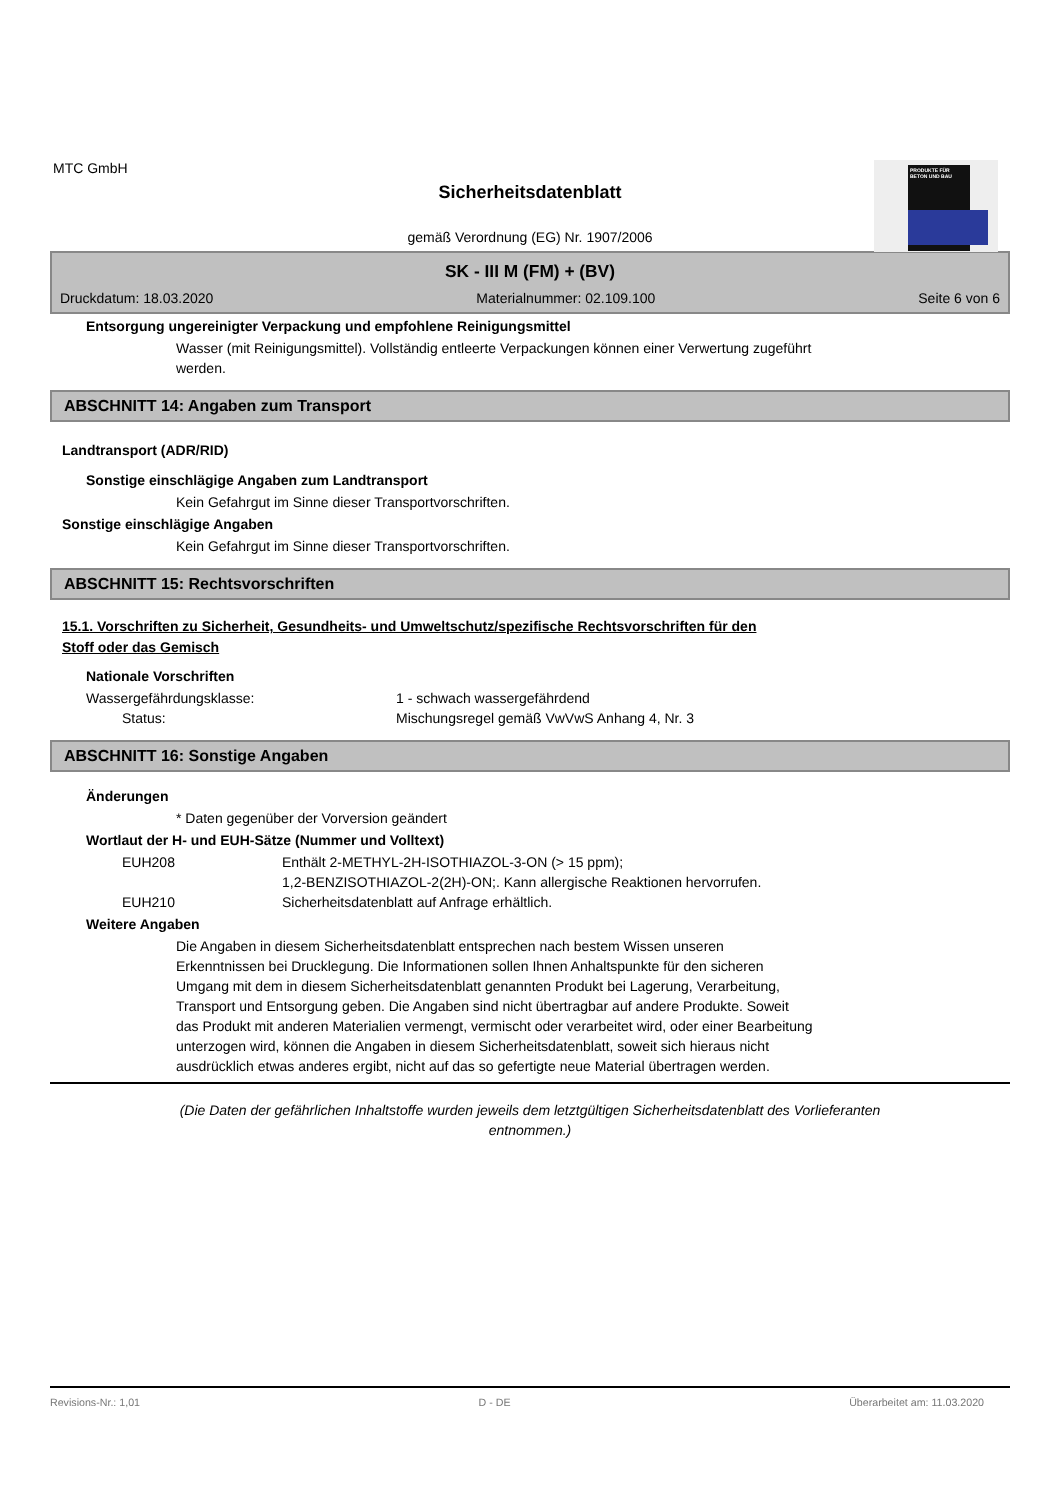MTC GmbH
PRODUKTE FÜR BETON UND BAU
Sicherheitsdatenblatt
gemäß Verordnung (EG) Nr. 1907/2006
SK - III M (FM) + (BV)
Druckdatum: 18.03.2020 Materialnummer: 02.109.100 Seite 6 von 6
Entsorgung ungereinigter Verpackung und empfohlene Reinigungsmittel
Wasser (mit Reinigungsmittel). Vollständig entleerte Verpackungen können einer Verwertung zugeführt
werden.
ABSCHNITT 14: Angaben zum Transport
Landtransport (ADR/RID)
Sonstige einschlägige Angaben zum Landtransport
Kein Gefahrgut im Sinne dieser Transportvorschriften.
Sonstige einschlägige Angaben
Kein Gefahrgut im Sinne dieser Transportvorschriften.
ABSCHNITT 15: Rechtsvorschriften
15.1. Vorschriften zu Sicherheit, Gesundheits- und Umweltschutz/spezifische Rechtsvorschriften für den
Stoff oder das Gemisch
Nationale Vorschriften
| Wassergefährdungsklasse: | 1 - schwach wassergefährdend |
| Status: | Mischungsregel gemäß VwVwS Anhang 4, Nr. 3 |
ABSCHNITT 16: Sonstige Angaben
Änderungen
* Daten gegenüber der Vorversion geändert
Wortlaut der H- und EUH-Sätze (Nummer und Volltext)
| EUH208 | Enthält 2-METHYL-2H-ISOTHIAZOL-3-ON (> 15 ppm); 1,2-BENZISOTHIAZOL-2(2H)-ON;. Kann allergische Reaktionen hervorrufen. |
| EUH210 | Sicherheitsdatenblatt auf Anfrage erhältlich. |
Weitere Angaben
Die Angaben in diesem Sicherheitsdatenblatt entsprechen nach bestem Wissen unseren
Erkenntnissen bei Drucklegung. Die Informationen sollen Ihnen Anhaltspunkte für den sicheren
Umgang mit dem in diesem Sicherheitsdatenblatt genannten Produkt bei Lagerung, Verarbeitung,
Transport und Entsorgung geben. Die Angaben sind nicht übertragbar auf andere Produkte. Soweit
das Produkt mit anderen Materialien vermengt, vermischt oder verarbeitet wird, oder einer Bearbeitung
unterzogen wird, können die Angaben in diesem Sicherheitsdatenblatt, soweit sich hieraus nicht
ausdrücklich etwas anderes ergibt, nicht auf das so gefertigte neue Material übertragen werden.
(Die Daten der gefährlichen Inhaltstoffe wurden jeweils dem letztgültigen Sicherheitsdatenblatt des Vorlieferanten
entnommen.)
Revisions-Nr.: 1,01 D - DE Überarbeitet am: 11.03.2020